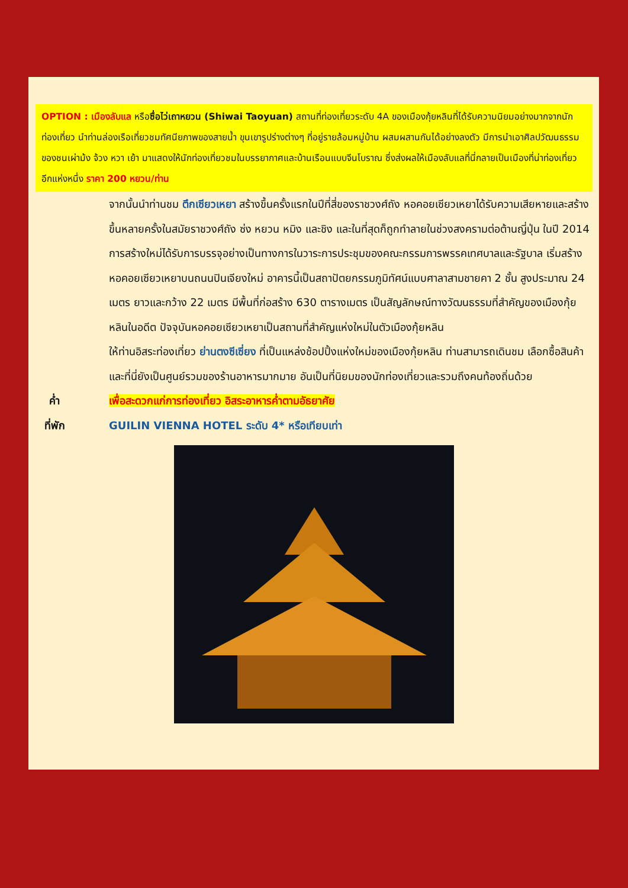OPTION : เมืองลับแล หรือซื่อไว่เถาหยวน (Shiwai Taoyuan) สถานที่ท่องเที่ยวระดับ 4A ของเมืองกุ้ยหลินที่ได้รับความนิยมอย่างมากจากนักท่องเที่ยว นำท่านล่องเรือเที่ยวชมทัศนียภาพของสายน้ำ ขุนเขารูปร่างต่างๆ ที่อยู่รายล้อมหมู่บ้าน ผสมผสานกันได้อย่างลงตัว มีการนำเอาศิลปวัฒนธรรมของชนเผ่าม้ง จ้วง หวา เย้า มาแสดงให้นักท่องเที่ยวชมในบรรยากาศและบ้านเรือนแบบจีนโบราณ ซึ่งส่งผลให้เมืองลับแลที่นี่กลายเป็นเมืองที่น่าท่องเที่ยวอีกแห่งหนึ่ง ราคา 200 หยวน/ท่าน
จากนั้นนำท่านชม ตึกเซียวเหยา สร้างขึ้นครั้งแรกในปีที่สี่ของราชวงศ์ถัง หอคอยเซียวเหยาได้รับความเสียหายและสร้างขึ้นหลายครั้งในสมัยราชวงศ์ถัง ซ่ง หยวน หมิง และชิง และในที่สุดก็ถูกทำลายในช่วงสงครามต่อต้านญี่ปุ่น ในปี 2014 การสร้างใหม่ได้รับการบรรจุอย่างเป็นทางการในวาระการประชุมของคณะกรรมการพรรคเทศบาลและรัฐบาล เริ่มสร้างหอคอยเซียวเหยาบนถนนปินเจียงใหม่ อาคารนี้เป็นสถาปัตยกรรมภูมิทัศน์แบบศาลาสามชายคา 2 ชั้น สูงประมาณ 24 เมตร ยาวและกว้าง 22 เมตร มีพื้นที่ก่อสร้าง 630 ตารางเมตร เป็นสัญลักษณ์ทางวัฒนธรรมที่สำคัญของเมืองกุ้ยหลินในอดีต ปัจจุบันหอคอยเซียวเหยาเป็นสถานที่สำคัญแห่งใหม่ในตัวเมืองกุ้ยหลิน
ให้ท่านอิสระท่องเที่ยว ย่านตงซีเซี่ยง ที่เป็นแหล่งช้อปปิ้งแห่งใหม่ของเมืองกุ้ยหลิน ท่านสามารถเดินชม เลือกซื้อสินค้า และที่นี่ยังเป็นศูนย์รวมของร้านอาหารมากมาย อันเป็นที่นิยมของนักท่องเที่ยวและรวมถึงคนท้องถิ่นด้วย
ค่ำ เพื่อสะดวกแก่การท่องเที่ยว อิสระอาหารค่ำตามอัธยาศัย
ที่พัก GUILIN VIENNA HOTEL ระดับ 4* หรือเทียบเท่า